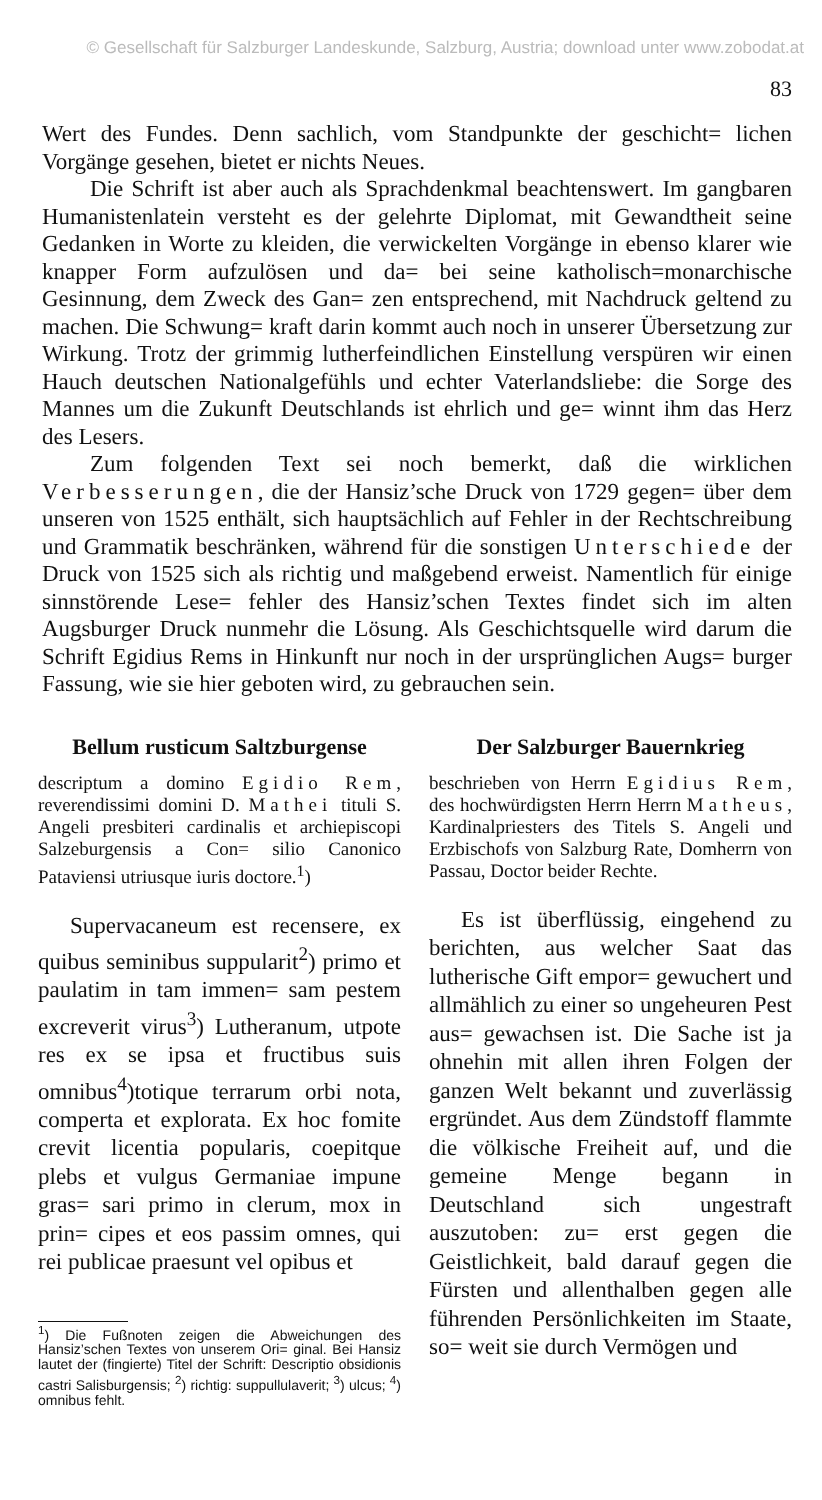© Gesellschaft für Salzburger Landeskunde, Salzburg, Austria; download unter www.zobodat.at
83
Wert des Fundes. Denn sachlich, vom Standpunkte der geschicht= lichen Vorgänge gesehen, bietet er nichts Neues.
Die Schrift ist aber auch als Sprachdenkmal beachtenswert. Im gangbaren Humanistenlatein versteht es der gelehrte Diplomat, mit Gewandtheit seine Gedanken in Worte zu kleiden, die verwickelten Vorgänge in ebenso klarer wie knapper Form aufzulösen und da= bei seine katholisch=monarchische Gesinnung, dem Zweck des Gan= zen entsprechend, mit Nachdruck geltend zu machen. Die Schwung= kraft darin kommt auch noch in unserer Übersetzung zur Wirkung. Trotz der grimmig lutherfeindlichen Einstellung verspüren wir einen Hauch deutschen Nationalgefühls und echter Vaterlandsliebe: die Sorge des Mannes um die Zukunft Deutschlands ist ehrlich und ge= winnt ihm das Herz des Lesers.
Zum folgenden Text sei noch bemerkt, daß die wirklichen Verbesserungen, die der Hansiz’sche Druck von 1729 gegen= über dem unseren von 1525 enthält, sich hauptsächlich auf Fehler in der Rechtschreibung und Grammatik beschränken, während für die sonstigen Unterschiede der Druck von 1525 sich als richtig und maßgebend erweist. Namentlich für einige sinnstörende Lese= fehler des Hansiz’schen Textes findet sich im alten Augsburger Druck nunmehr die Lösung. Als Geschichtsquelle wird darum die Schrift Egidius Rems in Hinkunft nur noch in der ursprünglichen Augs= burger Fassung, wie sie hier geboten wird, zu gebrauchen sein.
Bellum rusticum Saltzburgense
descriptum a domino Egidio Rem, reverendissimi domini D. Mathei tituli S. Angeli presbiteri cardinalis et archiepiscopi Salzeburgensis a Con= silio Canonico Pataviensi utriusque iuris doctore.<sup>1</sup>)
Supervacaneum est recensere, ex quibus seminibus suppularit<sup>2</sup>) primo et paulatim in tam immen= sam pestem excreverit virus<sup>3</sup>) Lutheranum, utpote res ex se ipsa et fructibus suis omnibus<sup>4</sup>)totique terrarum orbi nota, comperta et explorata. Ex hoc fomite crevit licentia popularis, coepitque plebs et vulgus Germaniae impune gras= sari primo in clerum, mox in prin= cipes et eos passim omnes, qui rei publicae praesunt vel opibus et
<sup>1</sup>) Die Fußnoten zeigen die Abweichungen des Hansiz’schen Textes von unserem Ori= ginal. Bei Hansiz lautet der (fingierte) Titel der Schrift: Descriptio obsidionis castri Salisburgensis; <sup>2</sup>) richtig: suppullulaverit; <sup>3</sup>) ulcus; <sup>4</sup>) omnibus fehlt.
Der Salzburger Bauernkrieg
beschrieben von Herrn Egidius Rem, des hochwürdigsten Herrn Herrn Matheus, Kardinalpriesters des Titels S. Angeli und Erzbischofs von Salzburg Rate, Domherrn von Passau, Doctor beider Rechte.
Es ist überflüssig, eingehend zu berichten, aus welcher Saat das lutherische Gift empor= gewuchert und allmählich zu einer so ungeheuren Pest aus= gewachsen ist. Die Sache ist ja ohnehin mit allen ihren Folgen der ganzen Welt bekannt und zuverlässig ergründet. Aus dem Zündstoff flammte die völkische Freiheit auf, und die gemeine Menge begann in Deutschland sich ungestraft auszutoben: zu= erst gegen die Geistlichkeit, bald darauf gegen die Fürsten und allenthalben gegen alle führenden Persönlichkeiten im Staate, so= weit sie durch Vermögen und